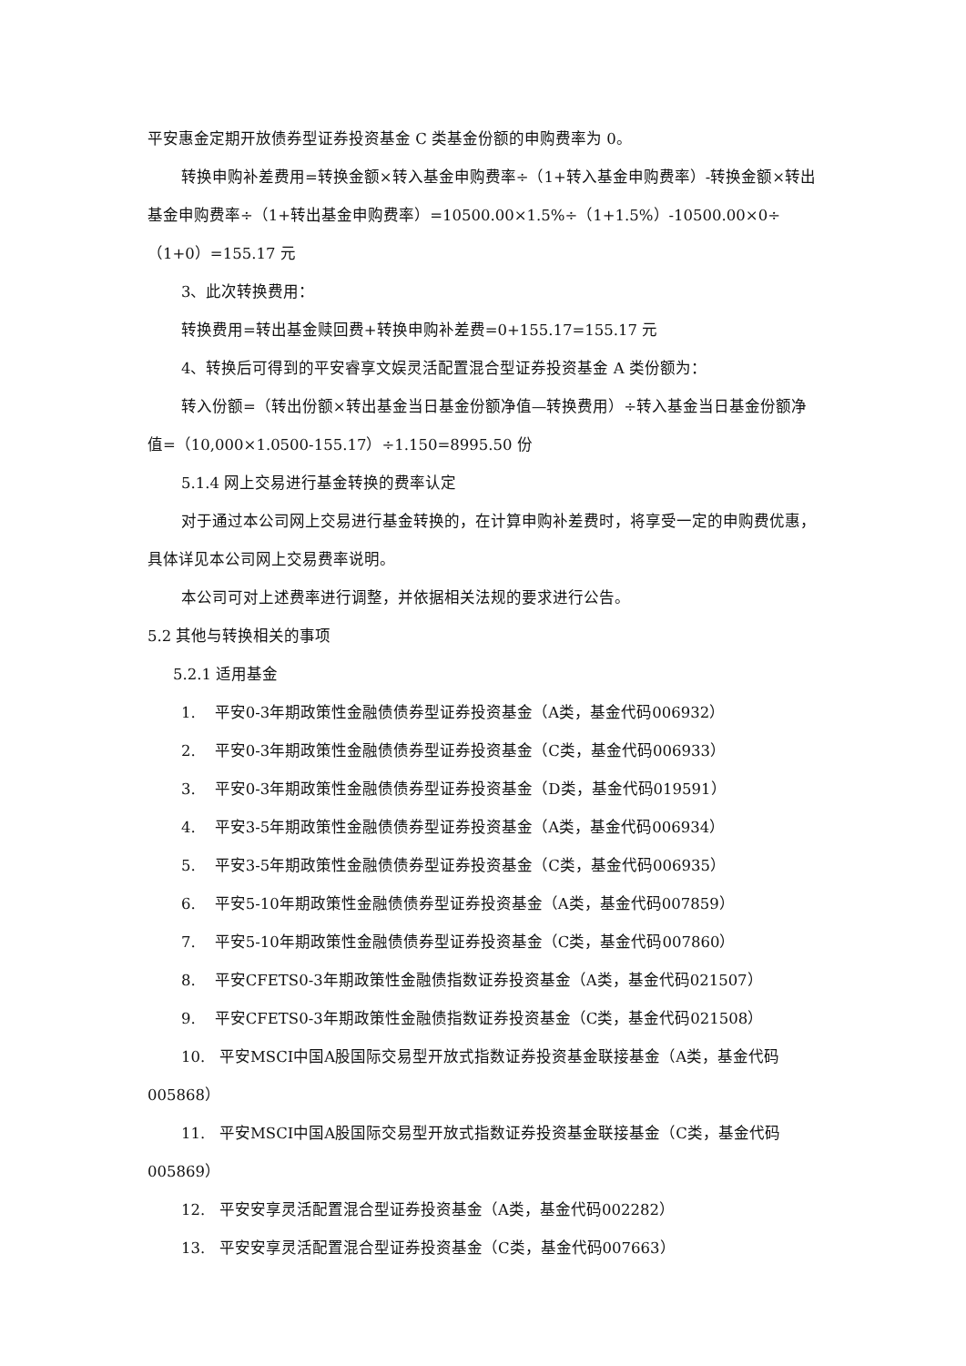平安惠金定期开放债券型证券投资基金 C 类基金份额的申购费率为 0。
转换申购补差费用=转换金额×转入基金申购费率÷（1+转入基金申购费率）-转换金额×转出基金申购费率÷（1+转出基金申购费率）=10500.00×1.5%÷（1+1.5%）-10500.00×0÷（1+0）=155.17 元
3、此次转换费用：
转换费用=转出基金赎回费+转换申购补差费=0+155.17=155.17 元
4、转换后可得到的平安睿享文娱灵活配置混合型证券投资基金 A 类份额为：
转入份额=（转出份额×转出基金当日基金份额净值—转换费用）÷转入基金当日基金份额净值=（10,000×1.0500-155.17）÷1.150=8995.50 份
5.1.4 网上交易进行基金转换的费率认定
对于通过本公司网上交易进行基金转换的，在计算申购补差费时，将享受一定的申购费优惠，具体详见本公司网上交易费率说明。
本公司可对上述费率进行调整，并依据相关法规的要求进行公告。
5.2 其他与转换相关的事项
5.2.1 适用基金
1. 平安0-3年期政策性金融债债券型证券投资基金（A类，基金代码006932）
2. 平安0-3年期政策性金融债债券型证券投资基金（C类，基金代码006933）
3. 平安0-3年期政策性金融债债券型证券投资基金（D类，基金代码019591）
4. 平安3-5年期政策性金融债债券型证券投资基金（A类，基金代码006934）
5. 平安3-5年期政策性金融债债券型证券投资基金（C类，基金代码006935）
6. 平安5-10年期政策性金融债债券型证券投资基金（A类，基金代码007859）
7. 平安5-10年期政策性金融债债券型证券投资基金（C类，基金代码007860）
8. 平安CFETS0-3年期政策性金融债指数证券投资基金（A类，基金代码021507）
9. 平安CFETS0-3年期政策性金融债指数证券投资基金（C类，基金代码021508）
10. 平安MSCI中国A股国际交易型开放式指数证券投资基金联接基金（A类，基金代码005868）
11. 平安MSCI中国A股国际交易型开放式指数证券投资基金联接基金（C类，基金代码005869）
12. 平安安享灵活配置混合型证券投资基金（A类，基金代码002282）
13. 平安安享灵活配置混合型证券投资基金（C类，基金代码007663）